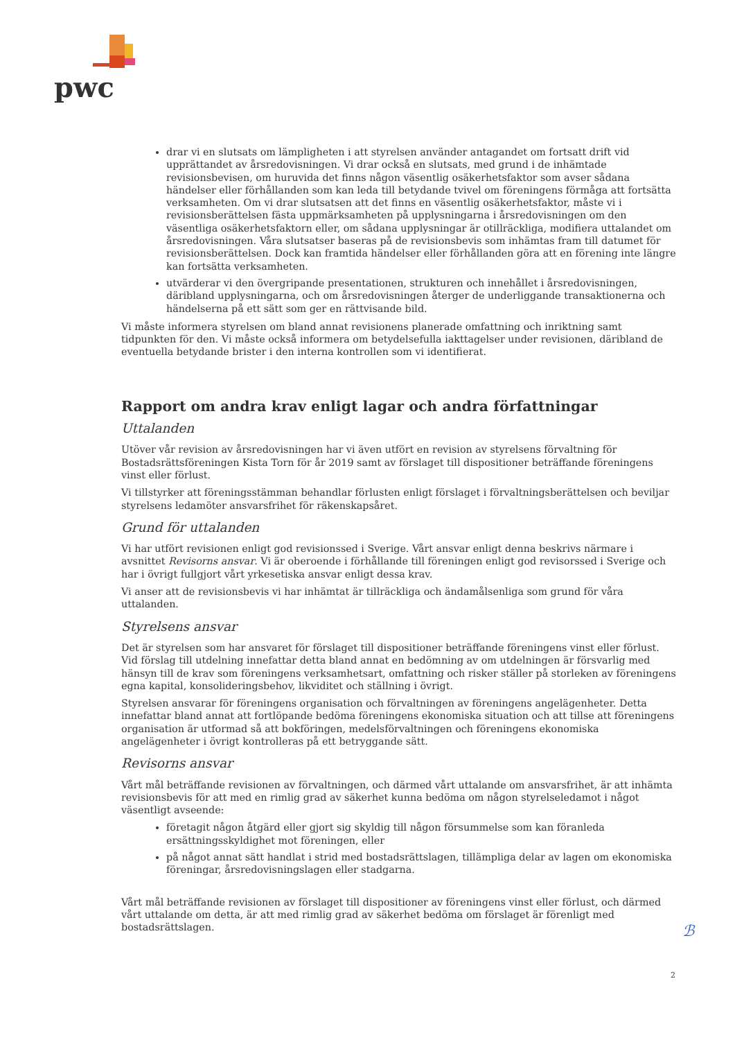pwc
drar vi en slutsats om lämpligheten i att styrelsen använder antagandet om fortsatt drift vid upprättandet av årsredovisningen. Vi drar också en slutsats, med grund i de inhämtade revisionsbevisen, om huruvida det finns någon väsentlig osäkerhetsfaktor som avser sådana händelser eller förhållanden som kan leda till betydande tvivel om föreningens förmåga att fortsätta verksamheten. Om vi drar slutsatsen att det finns en väsentlig osäkerhetsfaktor, måste vi i revisionsberättelsen fästa uppmärksamheten på upplysningarna i årsredovisningen om den väsentliga osäkerhetsfaktorn eller, om sådana upplysningar är otillräckliga, modifiera uttalandet om årsredovisningen. Våra slutsatser baseras på de revisionsbevis som inhämtas fram till datumet för revisionsberättelsen. Dock kan framtida händelser eller förhållanden göra att en förening inte längre kan fortsätta verksamheten.
utvärderar vi den övergripande presentationen, strukturen och innehållet i årsredovisningen, däribland upplysningarna, och om årsredovisningen återger de underliggande transaktionerna och händelserna på ett sätt som ger en rättvisande bild.
Vi måste informera styrelsen om bland annat revisionens planerade omfattning och inriktning samt tidpunkten för den. Vi måste också informera om betydelsefulla iakttagelser under revisionen, däribland de eventuella betydande brister i den interna kontrollen som vi identifierat.
Rapport om andra krav enligt lagar och andra författningar
Uttalanden
Utöver vår revision av årsredovisningen har vi även utfört en revision av styrelsens förvaltning för Bostadsrättsföreningen Kista Torn för år 2019 samt av förslaget till dispositioner beträffande föreningens vinst eller förlust.
Vi tillstyrker att föreningsstämman behandlar förlusten enligt förslaget i förvaltningsberättelsen och beviljar styrelsens ledamöter ansvarsfrihet för räkenskapsåret.
Grund för uttalanden
Vi har utfört revisionen enligt god revisionssed i Sverige. Vårt ansvar enligt denna beskrivs närmare i avsnittet Revisorns ansvar. Vi är oberoende i förhållande till föreningen enligt god revisorssed i Sverige och har i övrigt fullgjort vårt yrkesetiska ansvar enligt dessa krav.
Vi anser att de revisionsbevis vi har inhämtat är tillräckliga och ändamålsenliga som grund för våra uttalanden.
Styrelsens ansvar
Det är styrelsen som har ansvaret för förslaget till dispositioner beträffande föreningens vinst eller förlust. Vid förslag till utdelning innefattar detta bland annat en bedömning av om utdelningen är försvarlig med hänsyn till de krav som föreningens verksamhetsart, omfattning och risker ställer på storleken av föreningens egna kapital, konsolideringsbehov, likviditet och ställning i övrigt.
Styrelsen ansvarar för föreningens organisation och förvaltningen av föreningens angelägenheter. Detta innefattar bland annat att fortlöpande bedöma föreningens ekonomiska situation och att tillse att föreningens organisation är utformad så att bokföringen, medelsförvaltningen och föreningens ekonomiska angelägenheter i övrigt kontrolleras på ett betryggande sätt.
Revisorns ansvar
Vårt mål beträffande revisionen av förvaltningen, och därmed vårt uttalande om ansvarsfrihet, är att inhämta revisionsbevis för att med en rimlig grad av säkerhet kunna bedöma om någon styrelseledamot i något väsentligt avseende:
företagit någon åtgärd eller gjort sig skyldig till någon försummelse som kan föranleda ersättningsskyldighet mot föreningen, eller
på något annat sätt handlat i strid med bostadsrättslagen, tillämpliga delar av lagen om ekonomiska föreningar, årsredovisningslagen eller stadgarna.
Vårt mål beträffande revisionen av förslaget till dispositioner av föreningens vinst eller förlust, och därmed vårt uttalande om detta, är att med rimlig grad av säkerhet bedöma om förslaget är förenligt med bostadsrättslagen.
ℬ
2